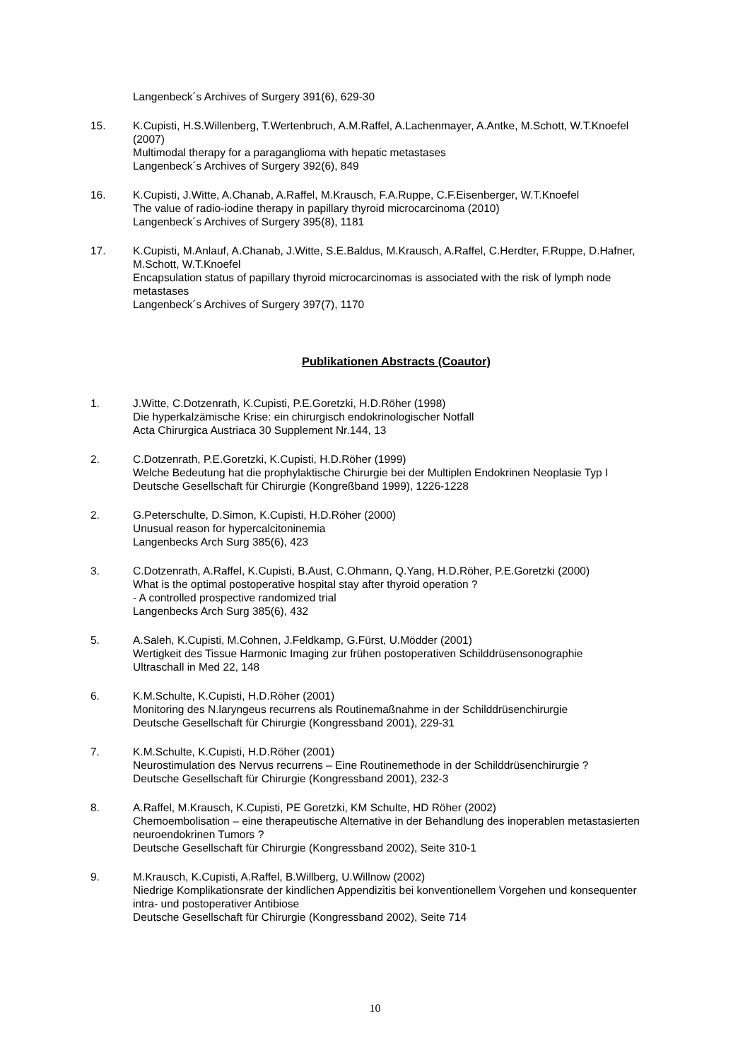Langenbeck´s Archives of Surgery 391(6), 629-30
15. K.Cupisti, H.S.Willenberg, T.Wertenbruch, A.M.Raffel, A.Lachenmayer, A.Antke, M.Schott, W.T.Knoefel (2007)
Multimodal therapy for a paraganglioma with hepatic metastases
Langenbeck´s Archives of Surgery 392(6), 849
16. K.Cupisti, J.Witte, A.Chanab, A.Raffel, M.Krausch, F.A.Ruppe, C.F.Eisenberger, W.T.Knoefel
The value of radio-iodine therapy in papillary thyroid microcarcinoma (2010)
Langenbeck´s Archives of Surgery 395(8), 1181
17. K.Cupisti, M.Anlauf, A.Chanab, J.Witte, S.E.Baldus, M.Krausch, A.Raffel, C.Herdter, F.Ruppe, D.Hafner, M.Schott, W.T.Knoefel
Encapsulation status of papillary thyroid microcarcinomas is associated with the risk of lymph node metastases
Langenbeck´s Archives of Surgery 397(7), 1170
Publikationen Abstracts (Coautor)
1. J.Witte, C.Dotzenrath, K.Cupisti, P.E.Goretzki, H.D.Röher (1998)
Die hyperkalzämische Krise: ein chirurgisch endokrinologischer Notfall
Acta Chirurgica Austriaca 30 Supplement Nr.144, 13
2. C.Dotzenrath, P.E.Goretzki, K.Cupisti, H.D.Röher (1999)
Welche Bedeutung hat die prophylaktische Chirurgie bei der Multiplen Endokrinen Neoplasie Typ I
Deutsche Gesellschaft für Chirurgie (Kongreßband 1999), 1226-1228
2. G.Peterschulte, D.Simon, K.Cupisti, H.D.Röher (2000)
Unusual reason for hypercalcitoninemia
Langenbecks Arch Surg 385(6), 423
3. C.Dotzenrath, A.Raffel, K.Cupisti, B.Aust, C.Ohmann, Q.Yang, H.D.Röher, P.E.Goretzki (2000)
What is the optimal postoperative hospital stay after thyroid operation ?
- A controlled prospective randomized trial
Langenbecks Arch Surg 385(6), 432
5. A.Saleh, K.Cupisti, M.Cohnen, J.Feldkamp, G.Fürst, U.Mödder (2001)
Wertigkeit des Tissue Harmonic Imaging zur frühen postoperativen Schilddrüsensonographie
Ultraschall in Med 22, 148
6. K.M.Schulte, K.Cupisti, H.D.Röher (2001)
Monitoring des N.laryngeus recurrens als Routinemaßnahme in der Schilddrüsenchirurgie
Deutsche Gesellschaft für Chirurgie (Kongressband 2001), 229-31
7. K.M.Schulte, K.Cupisti, H.D.Röher (2001)
Neurostimulation des Nervus recurrens – Eine Routinemethode in der Schilddrüsenchirurgie ?
Deutsche Gesellschaft für Chirurgie (Kongressband 2001), 232-3
8. A.Raffel, M.Krausch, K.Cupisti, PE Goretzki, KM Schulte, HD Röher (2002)
Chemoembolisation – eine therapeutische Alternative in der Behandlung des inoperablen metastasierten neuroendokrinen Tumors ?
Deutsche Gesellschaft für Chirurgie (Kongressband 2002), Seite 310-1
9. M.Krausch, K.Cupisti, A.Raffel, B.Willberg, U.Willnow (2002)
Niedrige Komplikationsrate der kindlichen Appendizitis bei konventionellem Vorgehen und konsequenter intra- und postoperativer Antibiose
Deutsche Gesellschaft für Chirurgie (Kongressband 2002), Seite 714
10